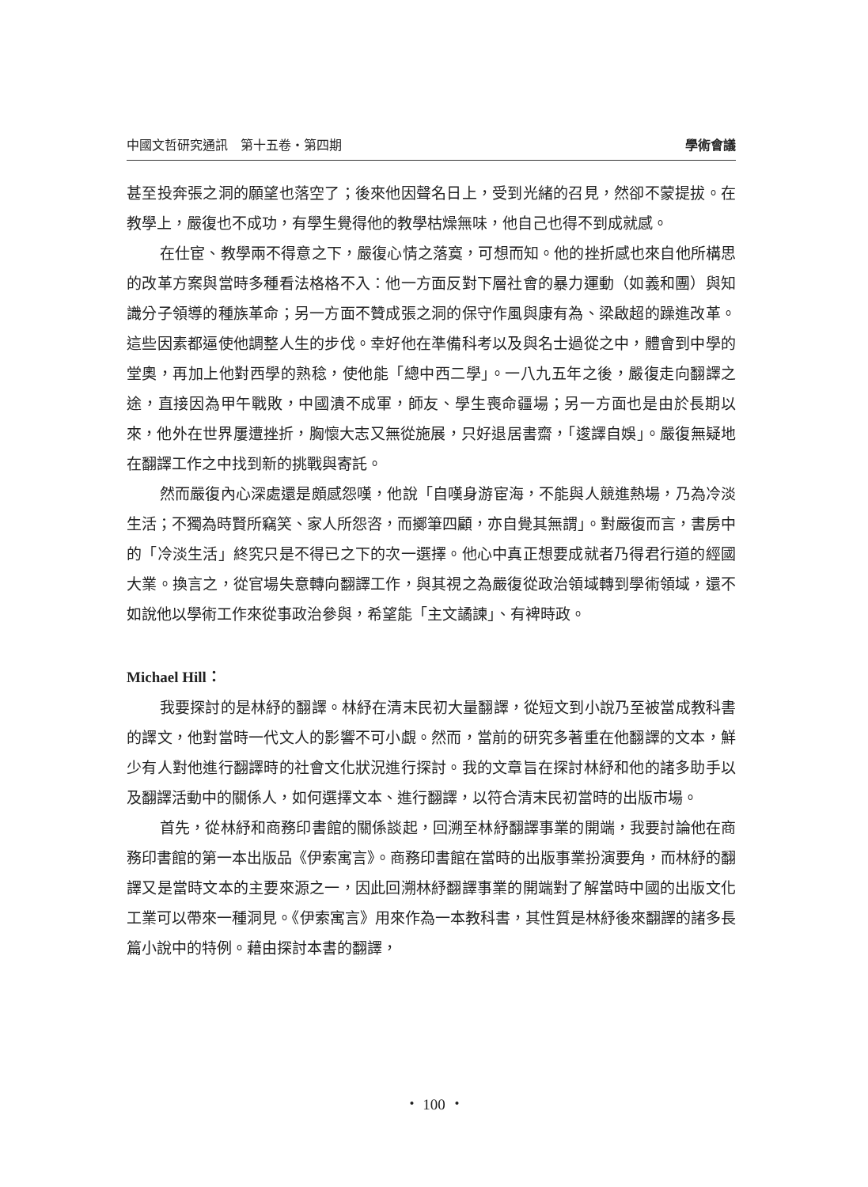中國文哲研究通訊　第十五卷・第四期 學術會議
甚至投奔張之洞的願望也落空了；後來他因聲名日上，受到光緒的召見，然卻不蒙提拔。在教學上，嚴復也不成功，有學生覺得他的教學枯燥無味，他自己也得不到成就感。
在仕宦、教學兩不得意之下，嚴復心情之落寞，可想而知。他的挫折感也來自他所構思的改革方案與當時多種看法格格不入：他一方面反對下層社會的暴力運動（如義和團）與知識分子領導的種族革命；另一方面不贊成張之洞的保守作風與康有為、梁啟超的躁進改革。這些因素都逼使他調整人生的步伐。幸好他在準備科考以及與名士過從之中，體會到中學的堂奧，再加上他對西學的熟稔，使他能「總中西二學」。一八九五年之後，嚴復走向翻譯之途，直接因為甲午戰敗，中國潰不成軍，師友、學生喪命疆場；另一方面也是由於長期以來，他外在世界屢遭挫折，胸懷大志又無從施展，只好退居書齋，「逡譯自娛」。嚴復無疑地在翻譯工作之中找到新的挑戰與寄託。
然而嚴復內心深處還是頗感怨嘆，他說「自嘆身游宦海，不能與人競進熱場，乃為冷淡生活；不獨為時賢所竊笑、家人所怨咨，而擲筆四顧，亦自覺其無謂」。對嚴復而言，書房中的「冷淡生活」終究只是不得已之下的次一選擇。他心中真正想要成就者乃得君行道的經國大業。換言之，從官場失意轉向翻譯工作，與其視之為嚴復從政治領域轉到學術領域，還不如說他以學術工作來從事政治參與，希望能「主文譎諫」、有裨時政。
Michael Hill：
我要探討的是林紓的翻譯。林紓在清末民初大量翻譯，從短文到小說乃至被當成教科書的譯文，他對當時一代文人的影響不可小覷。然而，當前的研究多著重在他翻譯的文本，鮮少有人對他進行翻譯時的社會文化狀況進行探討。我的文章旨在探討林紓和他的諸多助手以及翻譯活動中的關係人，如何選擇文本、進行翻譯，以符合清末民初當時的出版市場。
首先，從林紓和商務印書館的關係談起，回溯至林紓翻譯事業的開端，我要討論他在商務印書館的第一本出版品《伊索寓言》。商務印書館在當時的出版事業扮演要角，而林紓的翻譯又是當時文本的主要來源之一，因此回溯林紓翻譯事業的開端對了解當時中國的出版文化工業可以帶來一種洞見。《伊索寓言》用來作為一本教科書，其性質是林紓後來翻譯的諸多長篇小說中的特例。藉由探討本書的翻譯，
・ 100 ・